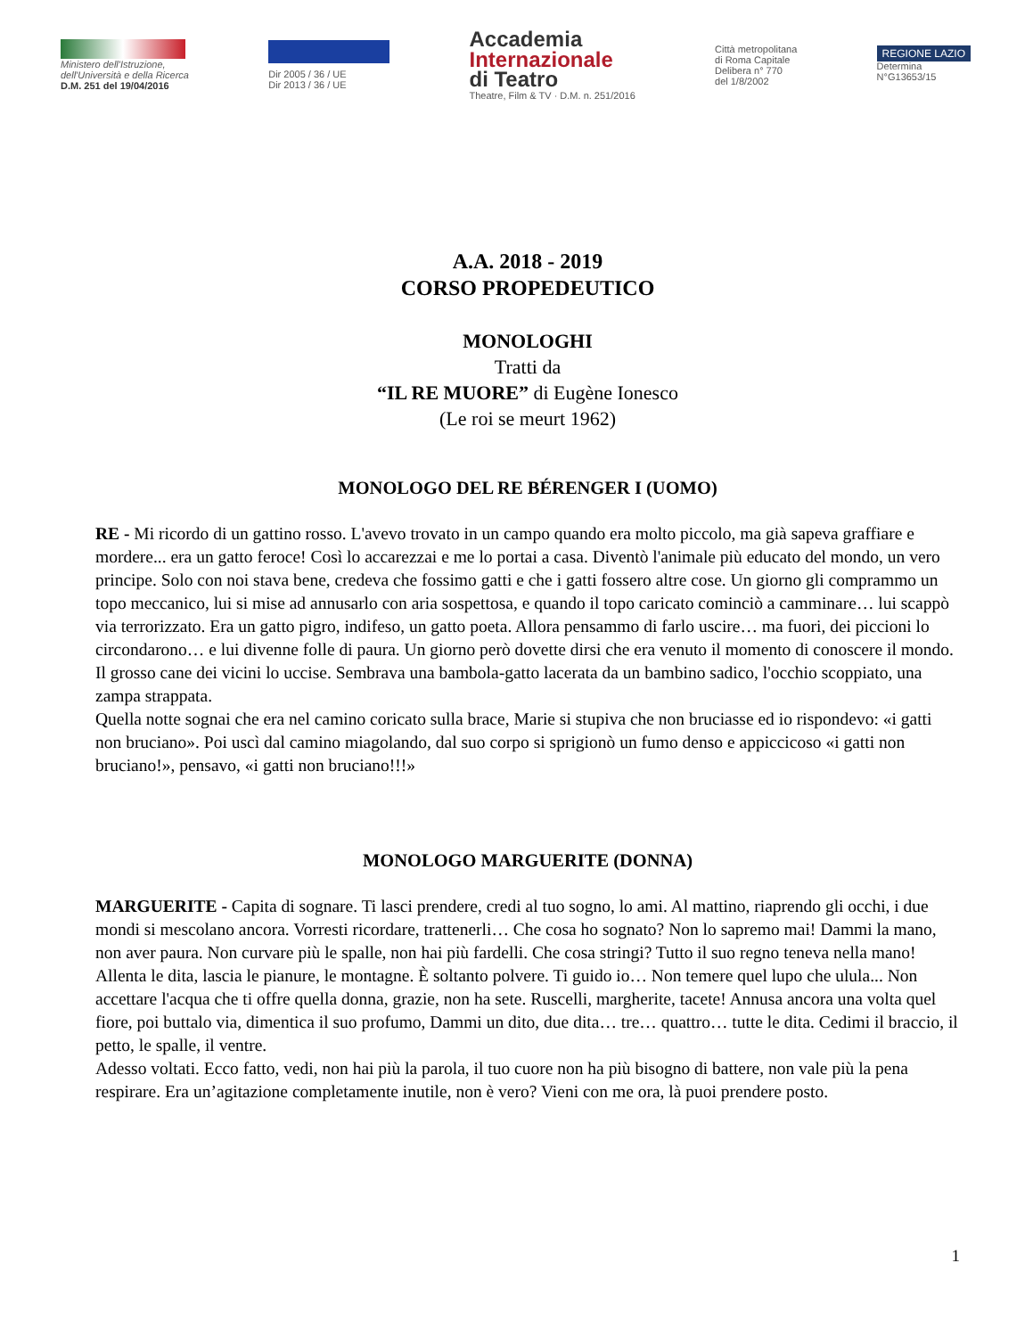Ministero dell'Istruzione,
dell'Università e della Ricerca
D.M. 251 del 19/04/2016
Dir 2005 / 36 / UE
Dir 2013 / 36 / UE
Accademia
Internazionale
di Teatro
Theatre, Film & TV · D.M. n. 251/2016
Città metropolitana
di Roma Capitale
Delibera n° 770
del 1/8/2002
REGIONE LAZIO
Determina
N°G13653/15
A.A. 2018 - 2019
CORSO PROPEDEUTICO
MONOLOGHI
Tratti da
“IL RE MUORE” di Eugène Ionesco
(Le roi se meurt 1962)
MONOLOGO DEL RE BÉRENGER I (UOMO)
RE - Mi ricordo di un gattino rosso. L'avevo trovato in un campo quando era molto piccolo, ma già sapeva graffiare e mordere... era un gatto feroce! Così lo accarezzai e me lo portai a casa. Diventò l'animale più educato del mondo, un vero principe. Solo con noi stava bene, credeva che fossimo gatti e che i gatti fossero altre cose. Un giorno gli comprammo un topo meccanico, lui si mise ad annusarlo con aria sospettosa, e quando il topo caricato cominciò a camminare… lui scappò via terrorizzato. Era un gatto pigro, indifeso, un gatto poeta. Allora pensammo di farlo uscire… ma fuori, dei piccioni lo circondarono… e lui divenne folle di paura. Un giorno però dovette dirsi che era venuto il momento di conoscere il mondo. Il grosso cane dei vicini lo uccise. Sembrava una bambola-gatto lacerata da un bambino sadico, l'occhio scoppiato, una zampa strappata.
Quella notte sognai che era nel camino coricato sulla brace, Marie si stupiva che non bruciasse ed io risponde­vo: «i gatti non bruciano». Poi uscì dal camino miagolando, dal suo corpo si sprigionò un fumo denso e appiccicoso «i gatti non bruciano!», pensavo, «i gatti non bruciano!!!»
MONOLOGO MARGUERITE (DONNA)
MARGUERITE - Capita di sognare. Ti lasci prendere, credi al tuo sogno, lo ami. Al mattino, riaprendo gli occhi, i due mondi si mescolano ancora. Vorresti ricordare, trattenerli… Che cosa ho sognato? Non lo sapremo mai! Dammi la mano, non aver paura. Non curvare più le spalle, non hai più fardelli. Che cosa stringi? Tutto il suo regno teneva nella mano! Allenta le dita, lascia le pianure, le montagne. È soltanto polvere. Ti guido io… Non temere quel lupo che ulula... Non accettare l'acqua che ti offre quella donna, grazie, non ha sete. Ruscelli, margherite, tacete! Annusa ancora una volta quel fiore, poi buttalo via, dimentica il suo profumo, Dammi un dito, due dita… tre… quattro… tutte le dita. Cedimi il braccio, il petto, le spalle, il ventre.
Adesso voltati. Ecco fatto, vedi, non hai più la parola, il tuo cuore non ha più bisogno di battere, non vale più la pena respirare. Era un’agitazione completamente inutile, non è vero? Vieni con me ora, là puoi prendere posto.
1